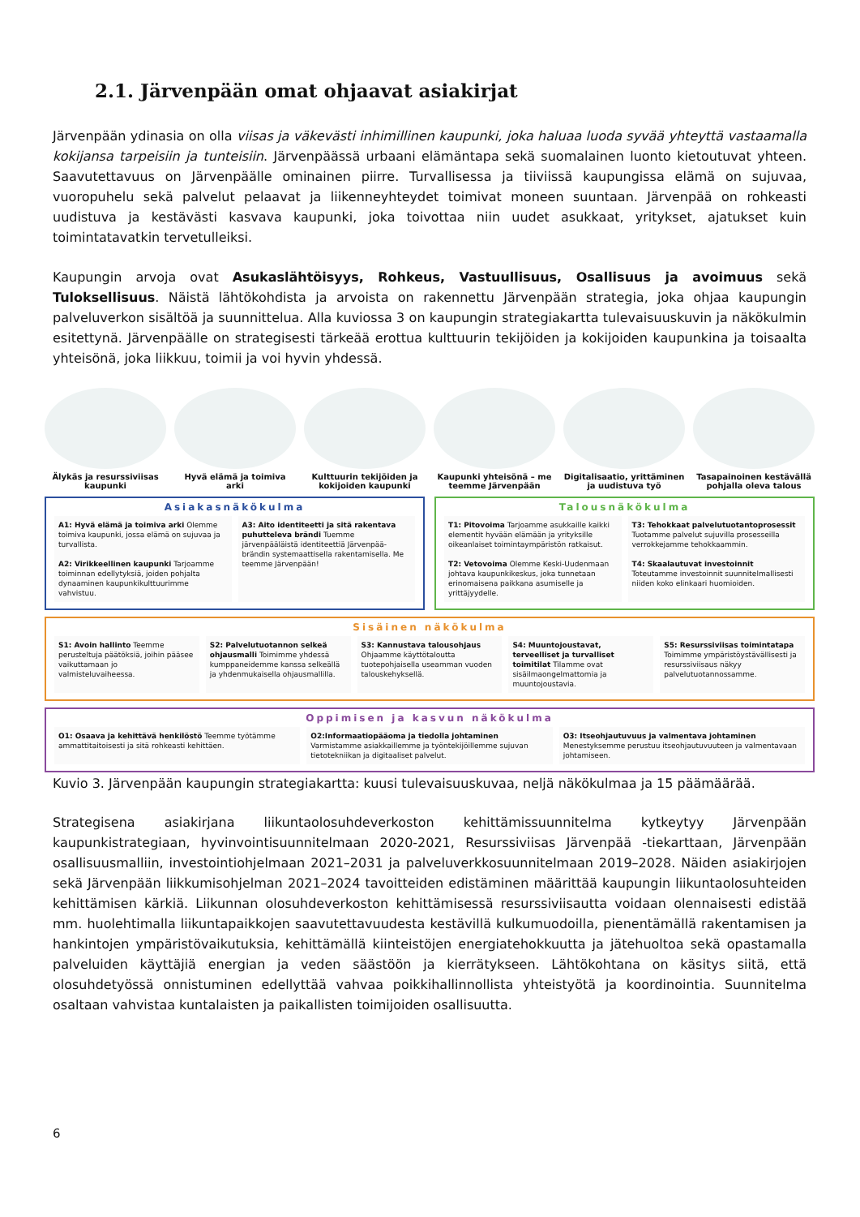2.1. Järvenpään omat ohjaavat asiakirjat
Järvenpään ydinasia on olla viisas ja väkevästi inhimillinen kaupunki, joka haluaa luoda syvää yhteyttä vastaamalla kokijansa tarpeisiin ja tunteisiin. Järvenpäässä urbaani elämäntapa sekä suomalainen luonto kietoutuvat yhteen. Saavutettavuus on Järvenpäälle ominainen piirre. Turvallisessa ja tiiviissä kaupungissa elämä on sujuvaa, vuoropuhelu sekä palvelut pelaavat ja liikenneyhteydet toimivat moneen suuntaan. Järvenpää on rohkeasti uudistuva ja kestävästi kasvava kaupunki, joka toivottaa niin uudet asukkaat, yritykset, ajatukset kuin toimintatavatkin tervetulleiksi.
Kaupungin arvoja ovat Asukaslähtöisyys, Rohkeus, Vastuullisuus, Osallisuus ja avoimuus sekä Tuloksellisuus. Näistä lähtökohdista ja arvoista on rakennettu Järvenpään strategia, joka ohjaa kaupungin palveluverkon sisältöä ja suunnittelua. Alla kuviossa 3 on kaupungin strategiakartta tulevaisuuskuvin ja näkökulmin esitettynä. Järvenpäälle on strategisesti tärkeää erottua kulttuurin tekijöiden ja kokijoiden kaupunkina ja toisaalta yhteisönä, joka liikkuu, toimii ja voi hyvin yhdessä.
Älykäs ja resurssiviisas kaupunki
Hyvä elämä ja toimiva arki
Kulttuurin tekijöiden ja kokijoiden kaupunki
Kaupunki yhteisönä – me teemme Järvenpään
Digitalisaatio, yrittäminen ja uudistuva työ
Tasapainoinen kestävällä pohjalla oleva talous
Asiakasnäkökulma
A1: Hyvä elämä ja toimiva arki Olemme toimiva kaupunki, jossa elämä on sujuvaa ja turvallista.
A2: Virikkeellinen kaupunki Tarjoamme toiminnan edellytyksiä, joiden pohjalta dynaaminen kaupunkikulttuurimme vahvistuu.
A3: Aito identiteetti ja sitä rakentava puhutteleva brändi Tuemme järvenpääläistä identiteettiä Järvenpää-brändin systemaattisella rakentamisella. Me teemme Järvenpään!
Talousnäkökulma
T1: Pitovoima Tarjoamme asukkaille kaikki elementit hyvään elämään ja yrityksille oikeanlaiset toimintaympäristön ratkaisut.
T2: Vetovoima Olemme Keski-Uudenmaan johtava kaupunkikeskus, joka tunnetaan erinomaisena paikkana asumiselle ja yrittäjyydelle.
T3: Tehokkaat palvelutuotantoprosessit Tuotamme palvelut sujuvilla prosesseilla verrokkejamme tehokkaammin.
T4: Skaalautuvat investoinnit Toteutamme investoinnit suunnitelmallisesti niiden koko elinkaari huomioiden.
Sisäinen näkökulma
S1: Avoin hallinto Teemme perusteltuja päätöksiä, joihin pääsee vaikuttamaan jo valmisteluvaiheessa.
S2: Palvelutuotannon selkeä ohjausmalli Toimimme yhdessä kumppaneidemme kanssa selkeällä ja yhdenmukaisella ohjausmallilla.
S3: Kannustava talousohjaus Ohjaamme käyttötaloutta tuotepohjaisella useamman vuoden talouskehyksellä.
S4: Muuntojoustavat, terveelliset ja turvalliset toimitilat Tilamme ovat sisäilmaongelmattomia ja muuntojoustavia.
S5: Resurssiviisas toimintatapa Toimimme ympäristöystävällisesti ja resurssiviisaus näkyy palvelutuotannossamme.
Oppimisen ja kasvun näkökulma
O1: Osaava ja kehittävä henkilöstö Teemme työtämme ammattitaitoisesti ja sitä rohkeasti kehittäen.
O2:Informaatiopääoma ja tiedolla johtaminen Varmistamme asiakkaillemme ja työntekijöillemme sujuvan tietotekniikan ja digitaaliset palvelut.
O3: Itseohjautuvuus ja valmentava johtaminen Menestyksemme perustuu itseohjautuvuuteen ja valmentavaan johtamiseen.
Kuvio 3. Järvenpään kaupungin strategiakartta: kuusi tulevaisuuskuvaa, neljä näkökulmaa ja 15 päämäärää.
Strategisena asiakirjana liikuntaolosuhdeverkoston kehittämissuunnitelma kytkeytyy Järvenpään kaupunkistrategiaan, hyvinvointisuunnitelmaan 2020-2021, Resurssiviisas Järvenpää -tiekarttaan, Järvenpään osallisuusmalliin, investointiohjelmaan 2021–2031 ja palveluverkkosuunnitelmaan 2019–2028. Näiden asiakirjojen sekä Järvenpään liikkumisohjelman 2021–2024 tavoitteiden edistäminen määrittää kaupungin liikuntaolosuhteiden kehittämisen kärkiä. Liikunnan olosuhdeverkoston kehittämisessä resurssiviisautta voidaan olennaisesti edistää mm. huolehtimalla liikuntapaikkojen saavutettavuudesta kestävillä kulkumuodoilla, pienentämällä rakentamisen ja hankintojen ympäristövaikutuksia, kehittämällä kiinteistöjen energiatehokkuutta ja jätehuoltoa sekä opastamalla palveluiden käyttäjiä energian ja veden säästöön ja kierrätykseen. Lähtökohtana on käsitys siitä, että olosuhdetyössä onnistuminen edellyttää vahvaa poikkihallinnollista yhteistyötä ja koordinointia. Suunnitelma osaltaan vahvistaa kuntalaisten ja paikallisten toimijoiden osallisuutta.
6